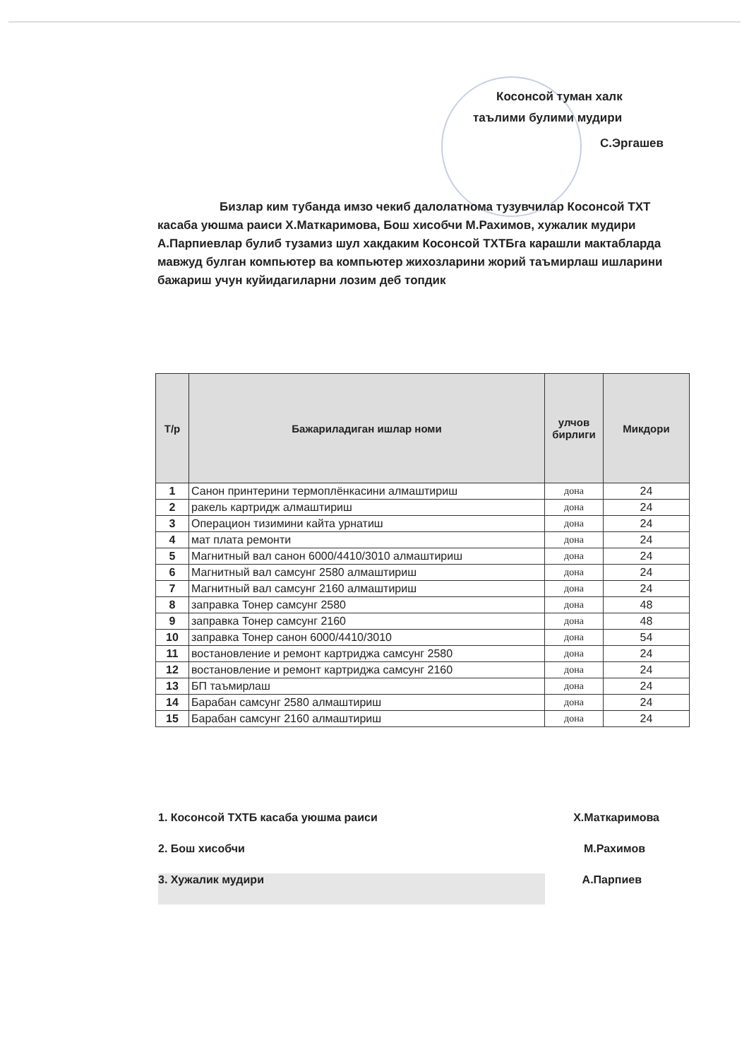Косонсой туман халк
таълими булими мудири
С.Эргашев
Бизлар ким тубанда имзо чекиб далолатнома тузувчилар Косонсой ТХТ касаба уюшма раиси Х.Маткаримова, Бош хисобчи М.Рахимов, хужалик мудири А.Парпиевлар булиб тузамиз шул хакдаким Косонсой ТХТБга карашли мактабларда мавжуд булган компьютер ва компьютер жихозларини жорий таъмирлаш ишларини бажариш учун куйидагиларни лозим деб топдик
| Т/р | Бажариладиган ишлар номи | улчов бирлиги | Микдори |
| --- | --- | --- | --- |
| 1 | Санон принтерини термоплёнкасини алмаштириш | дона | 24 |
| 2 | ракель картридж алмаштириш | дона | 24 |
| 3 | Операцион тизимини кайта урнатиш | дона | 24 |
| 4 | мат плата ремонти | дона | 24 |
| 5 | Магнитный вал санон 6000/4410/3010 алмаштириш | дона | 24 |
| 6 | Магнитный вал самсунг 2580 алмаштириш | дона | 24 |
| 7 | Магнитный вал самсунг 2160 алмаштириш | дона | 24 |
| 8 | заправка Тонер самсунг 2580 | дона | 48 |
| 9 | заправка Тонер самсунг 2160 | дона | 48 |
| 10 | заправка Тонер санон 6000/4410/3010 | дона | 54 |
| 11 | востановление и ремонт картриджа самсунг 2580 | дона | 24 |
| 12 | востановление и ремонт картриджа самсунг 2160 | дона | 24 |
| 13 | БП таъмирлаш | дона | 24 |
| 14 | Барабан самсунг 2580 алмаштириш | дона | 24 |
| 15 | Барабан самсунг 2160 алмаштириш | дона | 24 |
1. Косонсой ТХТБ касаба уюшма раиси Х.Маткаримова
2. Бош хисобчи М.Рахимов
3. Хужалик мудири А.Парпиев